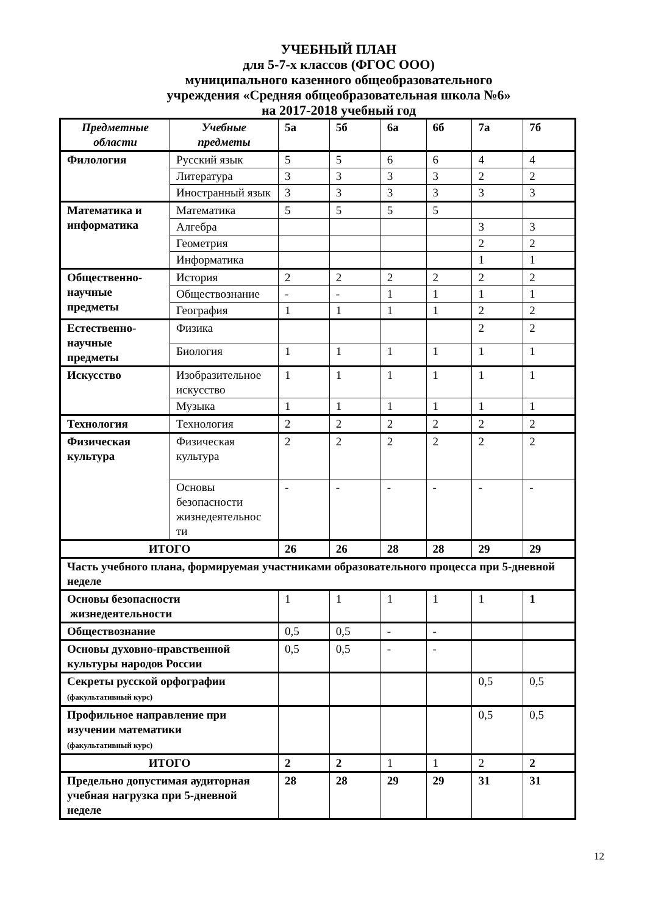УЧЕБНЫЙ ПЛАН
для 5-7-х классов (ФГОС ООО)
муниципального казенного общеобразовательного
учреждения «Средняя общеобразовательная школа №6»
на 2017-2018 учебный год
| Предметные области | Учебные предметы | 5а | 5б | 6а | 6б | 7а | 7б |
| --- | --- | --- | --- | --- | --- | --- | --- |
| Филология | Русский язык | 5 | 5 | 6 | 6 | 4 | 4 |
| | Литература | 3 | 3 | 3 | 3 | 2 | 2 |
| | Иностранный язык | 3 | 3 | 3 | 3 | 3 | 3 |
| Математика и информатика | Математика | 5 | 5 | 5 | 5 | | |
| | Алгебра | | | | | 3 | 3 |
| | Геометрия | | | | | 2 | 2 |
| | Информатика | | | | | 1 | 1 |
| Общественно-научные предметы | История | 2 | 2 | 2 | 2 | 2 | 2 |
| | Обществознание | - | - | 1 | 1 | 1 | 1 |
| | География | 1 | 1 | 1 | 1 | 2 | 2 |
| Естественно-научные предметы | Физика | | | | | 2 | 2 |
| | Биология | 1 | 1 | 1 | 1 | 1 | 1 |
| Искусство | Изобразительное искусство | 1 | 1 | 1 | 1 | 1 | 1 |
| | Музыка | 1 | 1 | 1 | 1 | 1 | 1 |
| Технология | Технология | 2 | 2 | 2 | 2 | 2 | 2 |
| Физическая культура | Физическая культура | 2 | 2 | 2 | 2 | 2 | 2 |
| | Основы безопасности жизнедеятельнос ти | - | - | - | - | - | - |
| ИТОГО | | 26 | 26 | 28 | 28 | 29 | 29 |
| Часть учебного плана, формируемая участниками образовательного процесса при 5-дневной неделе | | | | | | | |
| Основы безопасности жизнедеятельности | | 1 | 1 | 1 | 1 | 1 | 1 |
| Обществознание | | 0,5 | 0,5 | - | - | | |
| Основы духовно-нравственной культуры народов России | | 0,5 | 0,5 | - | - | | |
| Секреты русской орфографии (факультативный курс) | | | | | | 0,5 | 0,5 |
| Профильное направление при изучении математики (факультативный курс) | | | | | | 0,5 | 0,5 |
| ИТОГО | | 2 | 2 | 1 | 1 | 2 | 2 |
| Предельно допустимая аудиторная учебная нагрузка при 5-дневной неделе | | 28 | 28 | 29 | 29 | 31 | 31 |
12